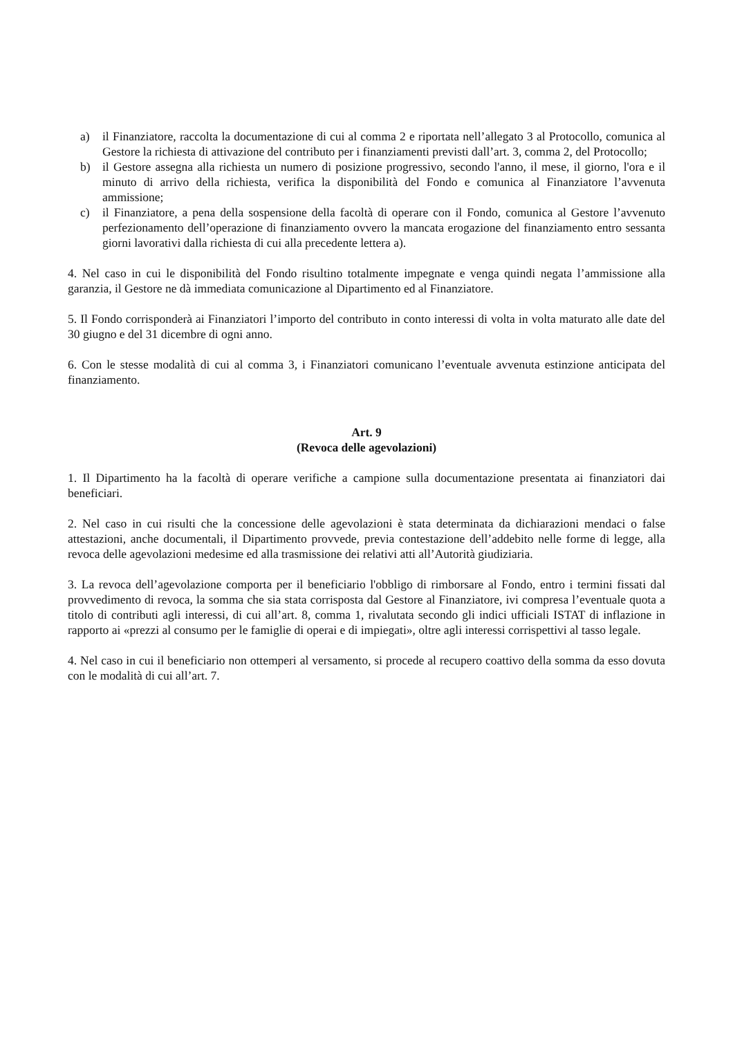a) il Finanziatore, raccolta la documentazione di cui al comma 2 e riportata nell’allegato 3 al Protocollo, comunica al Gestore la richiesta di attivazione del contributo per i finanziamenti previsti dall’art. 3, comma 2, del Protocollo;
b) il Gestore assegna alla richiesta un numero di posizione progressivo, secondo l'anno, il mese, il giorno, l'ora e il minuto di arrivo della richiesta, verifica la disponibilità del Fondo e comunica al Finanziatore l’avvenuta ammissione;
c) il Finanziatore, a pena della sospensione della facoltà di operare con il Fondo, comunica al Gestore l’avvenuto perfezionamento dell’operazione di finanziamento ovvero la mancata erogazione del finanziamento entro sessanta giorni lavorativi dalla richiesta di cui alla precedente lettera a).
4. Nel caso in cui le disponibilità del Fondo risultino totalmente impegnate e venga quindi negata l’ammissione alla garanzia, il Gestore ne dà immediata comunicazione al Dipartimento ed al Finanziatore.
5. Il Fondo corrisponderà ai Finanziatori l’importo del contributo in conto interessi di volta in volta maturato alle date del 30 giugno e del 31 dicembre di ogni anno.
6. Con le stesse modalità di cui al comma 3, i Finanziatori comunicano l’eventuale avvenuta estinzione anticipata del finanziamento.
Art. 9
(Revoca delle agevolazioni)
1. Il Dipartimento ha la facoltà di operare verifiche a campione sulla documentazione presentata ai finanziatori dai beneficiari.
2. Nel caso in cui risulti che la concessione delle agevolazioni è stata determinata da dichiarazioni mendaci o false attestazioni, anche documentali, il Dipartimento provvede, previa contestazione dell’addebito nelle forme di legge, alla revoca delle agevolazioni medesime ed alla trasmissione dei relativi atti all’Autorità giudiziaria.
3. La revoca dell’agevolazione comporta per il beneficiario l'obbligo di rimborsare al Fondo, entro i termini fissati dal provvedimento di revoca, la somma che sia stata corrisposta dal Gestore al Finanziatore, ivi compresa l’eventuale quota a titolo di contributi agli interessi, di cui all’art. 8, comma 1, rivalutata secondo gli indici ufficiali ISTAT di inflazione in rapporto ai «prezzi al consumo per le famiglie di operai e di impiegati», oltre agli interessi corrispettivi al tasso legale.
4. Nel caso in cui il beneficiario non ottemperi al versamento, si procede al recupero coattivo della somma da esso dovuta con le modalità di cui all’art. 7.